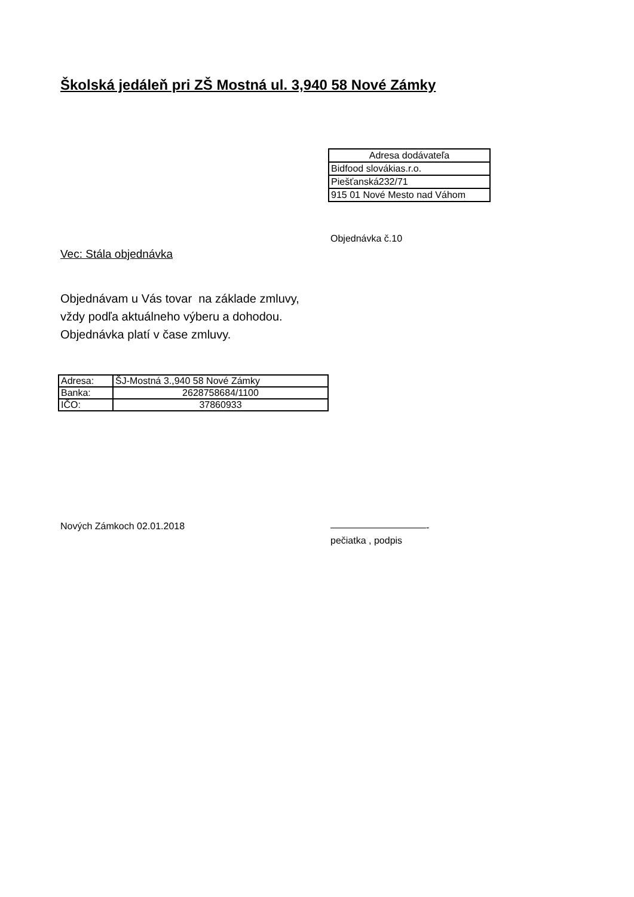Školská jedáleň pri ZŠ Mostná ul. 3,940 58 Nové Zámky
| Adresa dodávateľa |
| Bidfood slovákias.r.o. |
| Piešťanská232/71 |
| 915 01 Nové Mesto nad Váhom |
Objednávka č.10
Vec: Stála objednávka
Objednávam u Vás tovar na základe zmluvy,
vždy podľa aktuálneho výberu a dohodou.
Objednávka platí v čase zmluvy.
| Adresa: | ŠJ-Mostná 3.,940 58 Nové Zámky |
| Banka: | 2628758684/1100 |
| IČO: | 37860933 |
Nových Zámkoch 02.01.2018
——————————-
pečiatka , podpis